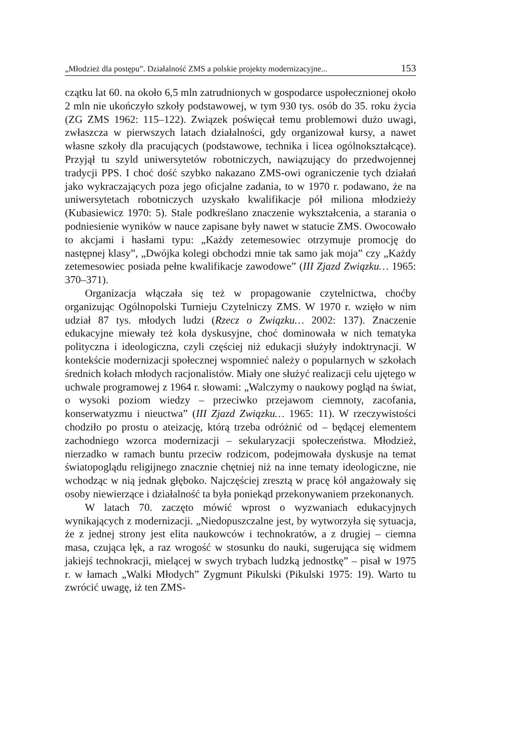„Młodzież dla postępu”. Działalność ZMS a polskie projekty modernizacyjne... 153
czątku lat 60. na około 6,5 mln zatrudnionych w gospodarce uspołecznionej około 2 mln nie ukończyło szkoły podstawowej, w tym 930 tys. osób do 35. roku życia (ZG ZMS 1962: 115–122). Związek poświęcał temu problemowi dużo uwagi, zwłaszcza w pierwszych latach działalności, gdy organizował kursy, a nawet własne szkoły dla pracujących (podstawowe, technika i licea ogólnokształcące). Przyjął tu szyld uniwersytetów robotniczych, nawiązujący do przedwojennej tradycji PPS. I choć dość szybko nakazano ZMS-owi ograniczenie tych działań jako wykraczających poza jego oficjalne zadania, to w 1970 r. podawano, że na uniwersytetach robotniczych uzyskało kwalifikacje pół miliona młodzieży (Kubasiewicz 1970: 5). Stale podkreślano znaczenie wykształcenia, a starania o podniesienie wyników w nauce zapisane były nawet w statucie ZMS. Owocowało to akcjami i hasłami typu: „Każdy zetemesowiec otrzymuje promocję do następnej klasy”, „Dwójka kolegi obchodzi mnie tak samo jak moja” czy „Każdy zetemesowiec posiada pełne kwalifikacje zawodowe” (III Zjazd Związku… 1965: 370–371).
Organizacja włączała się też w propagowanie czytelnictwa, choćby organizując Ogólnopolski Turnieju Czytelniczy ZMS. W 1970 r. wzięło w nim udział 87 tys. młodych ludzi (Rzecz o Związku… 2002: 137). Znaczenie edukacyjne miewały też koła dyskusyjne, choć dominowała w nich tematyka polityczna i ideologiczna, czyli częściej niż edukacji służyły indoktrynacji. W kontekście modernizacji społecznej wspomnieć należy o popularnych w szkołach średnich kołach młodych racjonalistów. Miały one służyć realizacji celu ujętego w uchwale programowej z 1964 r. słowami: „Walczymy o naukowy pogląd na świat, o wysoki poziom wiedzy – przeciwko przejawom ciemnoty, zacofania, konserwatyzmu i nieuctwa” (III Zjazd Związku… 1965: 11). W rzeczywistości chodziło po prostu o ateizację, którą trzeba odróżnić od – będącej elementem zachodniego wzorca modernizacji – sekularyzacji społeczeństwa. Młodzież, nierzadko w ramach buntu przeciw rodzicom, podejmowała dyskusje na temat światopoglądu religijnego znacznie chętniej niż na inne tematy ideologiczne, nie wchodząc w nią jednak głęboko. Najczęściej zresztą w pracę kół angażowały się osoby niewierzące i działalność ta była poniekąd przekonywaniem przekonanych.
W latach 70. zaczęto mówić wprost o wyzwaniach edukacyjnych wynikających z modernizacji. „Niedopuszczalne jest, by wytworzyła się sytuacja, że z jednej strony jest elita naukowców i technokratów, a z drugiej – ciemna masa, czująca lęk, a raz wrogość w stosunku do nauki, sugerująca się widmem jakiejś technokracji, mielącej w swych trybach ludzką jednostkę” – pisał w 1975 r. w łamach „Walki Młodych” Zygmunt Pikulski (Pikulski 1975: 19). Warto tu zwrócić uwagę, iż ten ZMS-